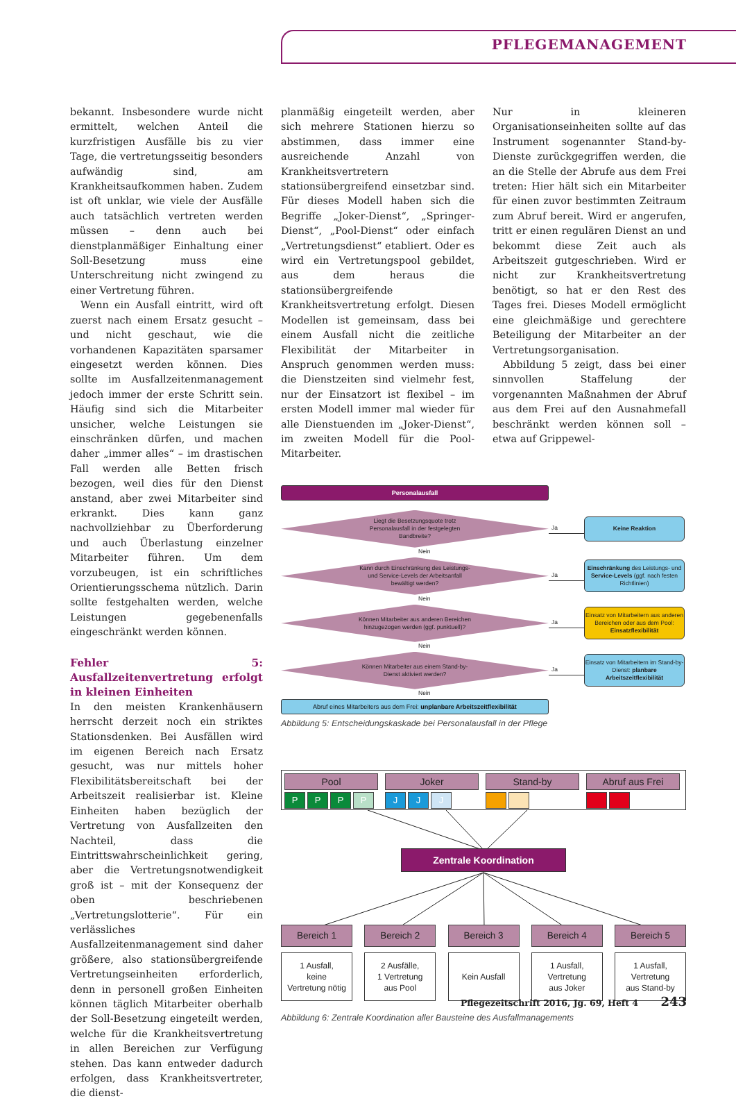PFLEGEMANAGEMENT
bekannt. Insbesondere wurde nicht ermittelt, welchen Anteil die kurzfristigen Ausfälle bis zu vier Tage, die vertretungsseitig besonders aufwändig sind, am Krankheitsaufkommen haben. Zudem ist oft unklar, wie viele der Ausfälle auch tatsächlich vertreten werden müssen – denn auch bei dienstplanmäßiger Einhaltung einer Soll-Besetzung muss eine Unterschreitung nicht zwingend zu einer Vertretung führen.
Wenn ein Ausfall eintritt, wird oft zuerst nach einem Ersatz gesucht – und nicht geschaut, wie die vorhandenen Kapazitäten sparsamer eingesetzt werden können. Dies sollte im Ausfallzeitenmanagement jedoch immer der erste Schritt sein. Häufig sind sich die Mitarbeiter unsicher, welche Leistungen sie einschränken dürfen, und machen daher „immer alles“ – im drastischen Fall werden alle Betten frisch bezogen, weil dies für den Dienst anstand, aber zwei Mitarbeiter sind erkrankt. Dies kann ganz nachvollziehbar zu Überforderung und auch Überlastung einzelner Mitarbeiter führen. Um dem vorzubeugen, ist ein schriftliches Orientierungsschema nützlich. Darin sollte festgehalten werden, welche Leistungen gegebenenfalls eingeschränkt werden können.
Fehler 5: Ausfallzeitenvertretung erfolgt in kleinen Einheiten
In den meisten Krankenhäusern herrscht derzeit noch ein striktes Stationsdenken. Bei Ausfällen wird im eigenen Bereich nach Ersatz gesucht, was nur mittels hoher Flexibilitätsbereitschaft bei der Arbeitszeit realisierbar ist. Kleine Einheiten haben bezüglich der Vertretung von Ausfallzeiten den Nachteil, dass die Eintrittswahrscheinlichkeit gering, aber die Vertretungsnotwendigkeit groß ist – mit der Konsequenz der oben beschriebenen „Vertretungslotterie“. Für ein verlässliches Ausfallzeitenmanagement sind daher größere, also stationsübergreifende Vertretungseinheiten erforderlich, denn in personell großen Einheiten können täglich Mitarbeiter oberhalb der Soll-Besetzung eingeteilt werden, welche für die Krankheitsvertretung in allen Bereichen zur Verfügung stehen. Das kann entweder dadurch erfolgen, dass Krankheitsvertreter, die dienst-
planmäßig eingeteilt werden, aber sich mehrere Stationen hierzu so abstimmen, dass immer eine ausreichende Anzahl von Krankheitsvertretern stationsübergreifend einsetzbar sind. Für dieses Modell haben sich die Begriffe „Joker-Dienst“, „Springer-Dienst“, „Pool-Dienst“ oder einfach „Vertretungsdienst“ etabliert. Oder es wird ein Vertretungspool gebildet, aus dem heraus die stationsübergreifende Krankheitsvertretung erfolgt. Diesen Modellen ist gemeinsam, dass bei einem Ausfall nicht die zeitliche Flexibilität der Mitarbeiter in Anspruch genommen werden muss: die Dienstzeiten sind vielmehr fest, nur der Einsatzort ist flexibel – im ersten Modell immer mal wieder für alle Dienstuenden im „Joker-Dienst“, im zweiten Modell für die Pool-Mitarbeiter.
Nur in kleineren Organisationseinheiten sollte auf das Instrument sogenannter Stand-by-Dienste zurückgegriffen werden, die an die Stelle der Abrufe aus dem Frei treten: Hier hält sich ein Mitarbeiter für einen zuvor bestimmten Zeitraum zum Abruf bereit. Wird er angerufen, tritt er einen regulären Dienst an und bekommt diese Zeit auch als Arbeitszeit gutgeschrieben. Wird er nicht zur Krankheitsvertretung benötigt, so hat er den Rest des Tages frei. Dieses Modell ermöglicht eine gleichmäßige und gerechtere Beteiligung der Mitarbeiter an der Vertretungsorganisation.
Abbildung 5 zeigt, dass bei einer sinnvollen Staffelung der vorgenannten Maßnahmen der Abruf aus dem Frei auf den Ausnahmefall beschränkt werden können soll – etwa auf Grippewel-
Personalausfall
Liegt die Besetzungsquote trotz Personalausfall in der festgelegten Bandbreite?
Ja
Keine Reaktion
Nein
Kann durch Einschränkung des Leistungs- und Service-Levels der Arbeitsanfall bewältigt werden?
Ja
Einschränkung des Leistungs- und Service-Levels (ggf. nach festen Richtlinien)
Nein
Können Mitarbeiter aus anderen Bereichen hinzugezogen werden (ggf. punktuell)?
Ja
Einsatz von Mitarbeitern aus anderen Bereichen oder aus dem Pool: Einsatzflexibilität
Nein
Können Mitarbeiter aus einem Stand-by-Dienst aktiviert werden?
Ja
Einsatz von Mitarbeitern im Stand-by-Dienst: planbare Arbeitszeitflexibilität
Nein
Abruf eines Mitarbeiters aus dem Frei: unplanbare Arbeitszeitflexibilität
Abbildung 5: Entscheidungskaskade bei Personalausfall in der Pflege
Pool
PPPP
Joker
JJJ
Stand-by Abruf aus Frei
Zentrale Koordination
Bereich 1
1 Ausfall,
keine
Vertretung nötig
Bereich 2
2 Ausfälle,
1 Vertretung
aus Pool
Bereich 3
Kein Ausfall
Bereich 4
1 Ausfall,
Vertretung
aus Joker
Bereich 5
1 Ausfall,
Vertretung
aus Stand-by
Abbildung 6: Zentrale Koordination aller Bausteine des Ausfallmanagements
Pflegezeitschrift 2016, Jg. 69, Heft 4 243